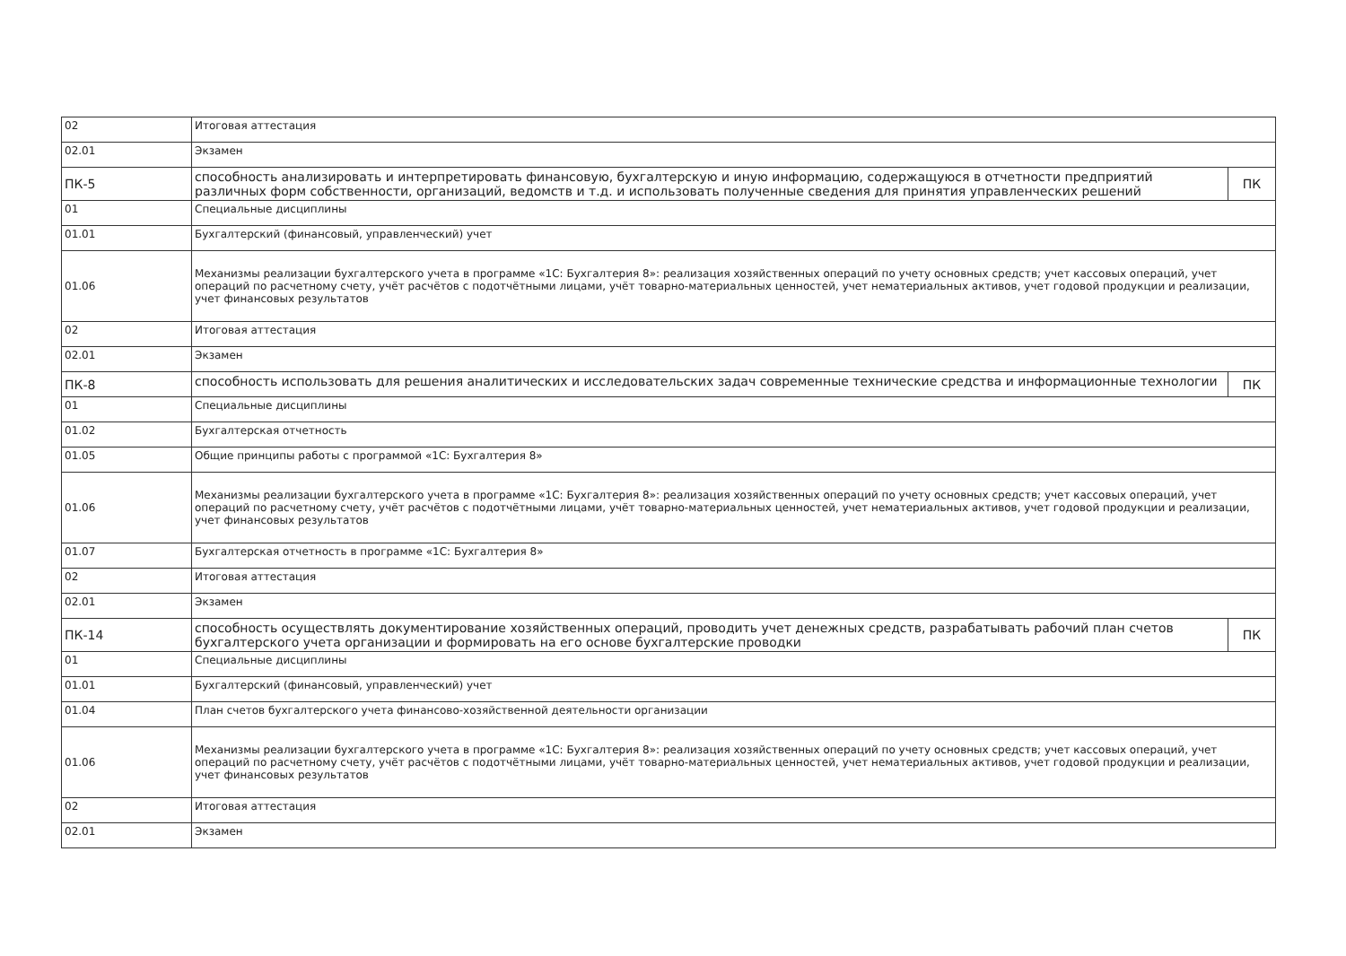| 02 | Итоговая аттестация | |
| 02.01 | Экзамен | |
| ПК-5 | способность анализировать и интерпретировать финансовую, бухгалтерскую и иную информацию, содержащуюся в отчетности предприятий различных форм собственности, организаций, ведомств и т.д. и использовать полученные сведения для принятия управленческих решений | ПК |
| 01 | Специальные дисциплины | |
| 01.01 | Бухгалтерский (финансовый, управленческий) учет | |
| 01.06 | Механизмы реализации бухгалтерского учета в программе «1С: Бухгалтерия 8»: реализация хозяйственных операций по учету основных средств; учет кассовых операций, учет операций по расчетному счету, учёт расчётов с подотчётными лицами, учёт товарно-материальных ценностей, учет нематериальных активов, учет годовой продукции и реализации, учет финансовых результатов | |
| 02 | Итоговая аттестация | |
| 02.01 | Экзамен | |
| ПК-8 | способность использовать для решения аналитических и исследовательских задач современные технические средства и информационные технологии | ПК |
| 01 | Специальные дисциплины | |
| 01.02 | Бухгалтерская отчетность | |
| 01.05 | Общие принципы работы с программой «1С: Бухгалтерия 8» | |
| 01.06 | Механизмы реализации бухгалтерского учета в программе «1С: Бухгалтерия 8»: реализация хозяйственных операций по учету основных средств; учет кассовых операций, учет операций по расчетному счету, учёт расчётов с подотчётными лицами, учёт товарно-материальных ценностей, учет нематериальных активов, учет годовой продукции и реализации, учет финансовых результатов | |
| 01.07 | Бухгалтерская отчетность в программе «1С: Бухгалтерия 8» | |
| 02 | Итоговая аттестация | |
| 02.01 | Экзамен | |
| ПК-14 | способность осуществлять документирование хозяйственных операций, проводить учет денежных средств, разрабатывать рабочий план счетов бухгалтерского учета организации и формировать на его основе бухгалтерские проводки | ПК |
| 01 | Специальные дисциплины | |
| 01.01 | Бухгалтерский (финансовый, управленческий) учет | |
| 01.04 | План счетов бухгалтерского учета финансово-хозяйственной деятельности организации | |
| 01.06 | Механизмы реализации бухгалтерского учета в программе «1С: Бухгалтерия 8»: реализация хозяйственных операций по учету основных средств; учет кассовых операций, учет операций по расчетному счету, учёт расчётов с подотчётными лицами, учёт товарно-материальных ценностей, учет нематериальных активов, учет годовой продукции и реализации, учет финансовых результатов | |
| 02 | Итоговая аттестация | |
| 02.01 | Экзамен | |